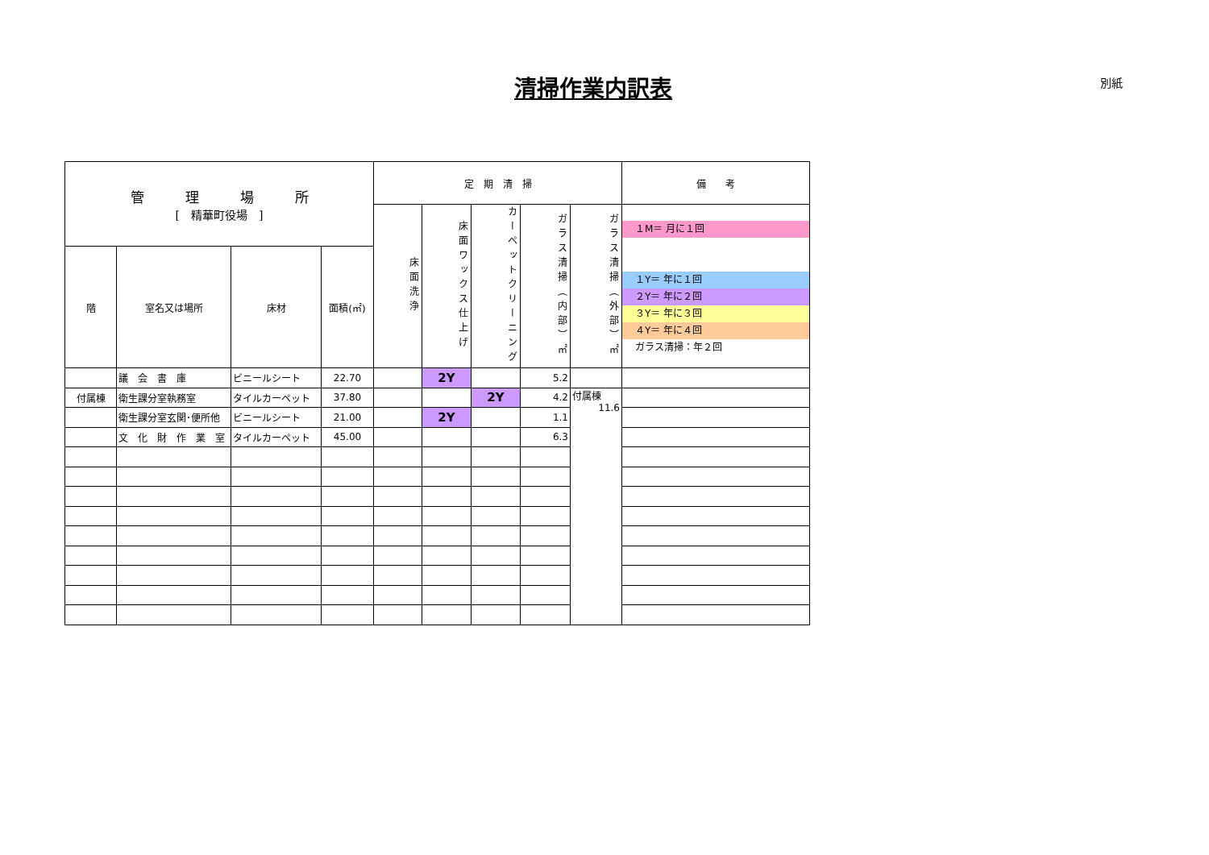清掃作業内訳表 別紙
| 管 理 場 所 [ 精華町役場 ] | | | | 定 期 清 掃 | | | | | 備 考 |
| --- | --- | --- | --- | --- | --- | --- | --- | --- | --- |
| | | | | 床面洗浄 | 床面ワックス仕上げ | カーペットクリーニング | ガラス清掃（内部）㎡ | ガラス清掃（外部）㎡ | １M＝ 月に１回 １Y＝ 年に１回 ２Y＝ 年に２回 ３Y＝ 年に３回 ４Y＝ 年に４回 ガラス清掃：年２回 |
| 階 | 室名又は場所 | 床材 | 面積(㎡) | | | | | | |
| | 議 会 書 庫 | ビニールシート | 22.70 | | 2Y | | 5.2 | | |
| 付属棟 | 衛生課分室執務室 | タイルカーペット | 37.80 | | | 2Y | 4.2 | 付属棟 11.6 | |
| | 衛生課分室玄関･便所他 | ビニールシート | 21.00 | | 2Y | | 1.1 | | |
| | 文 化 財 作 業 室 | タイルカーペット | 45.00 | | | | 6.3 | | |